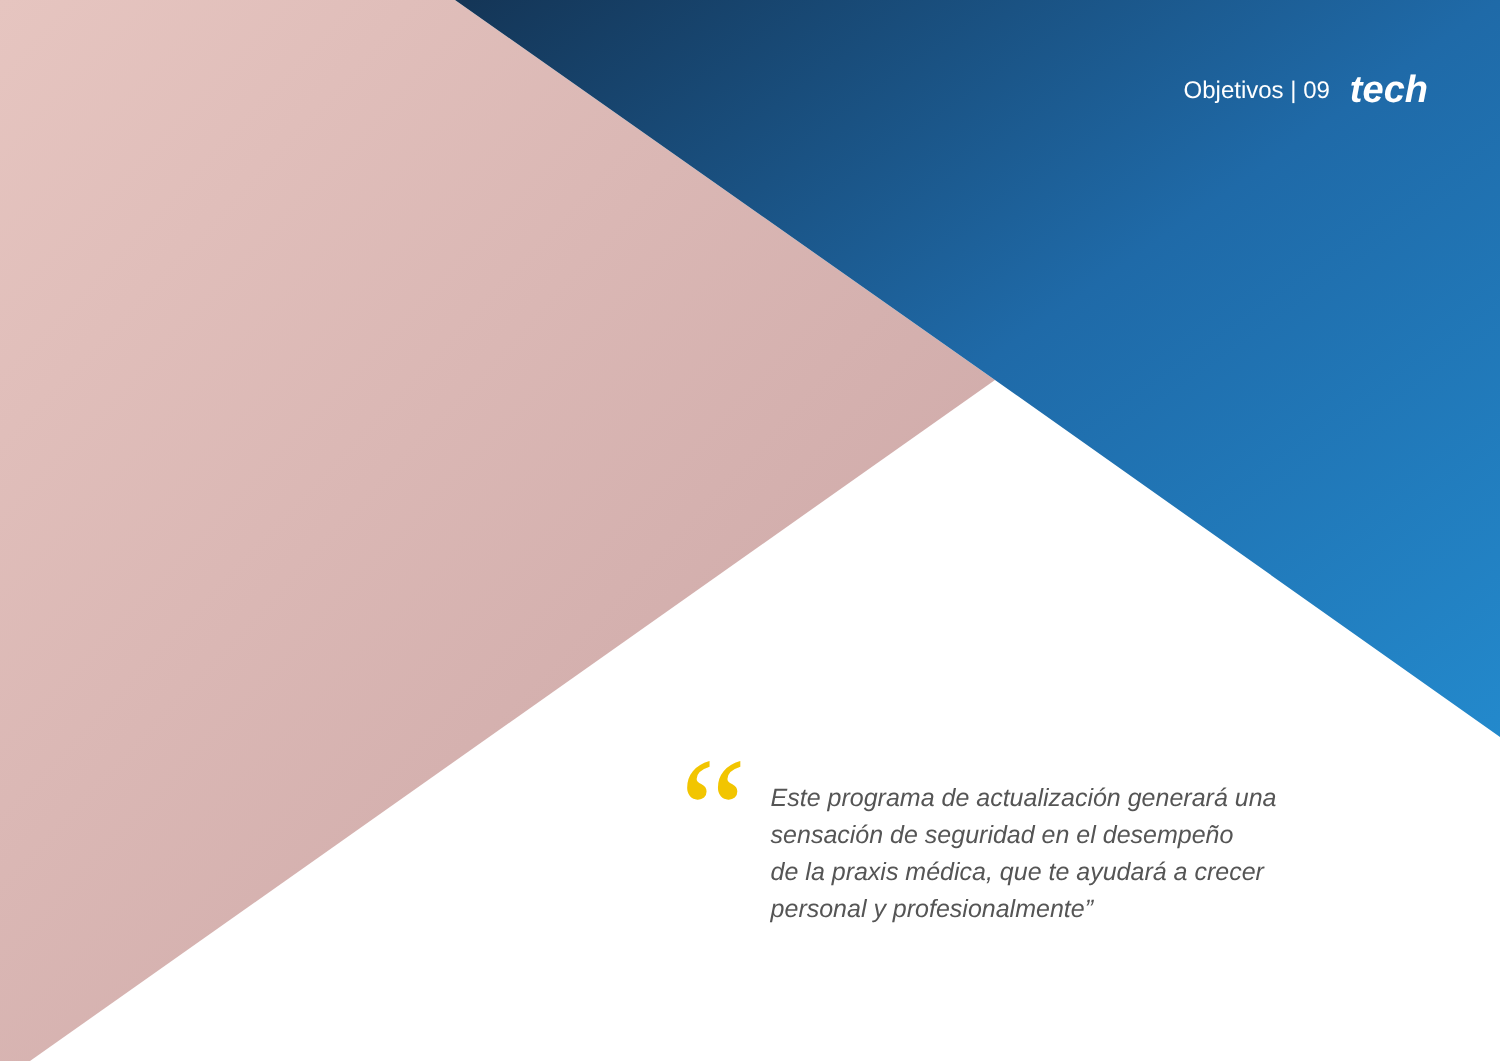Objetivos | 09 tech
“
Este programa de actualización generará una
sensación de seguridad en el desempeño
de la praxis médica, que te ayudará a crecer
personal y profesionalmente”